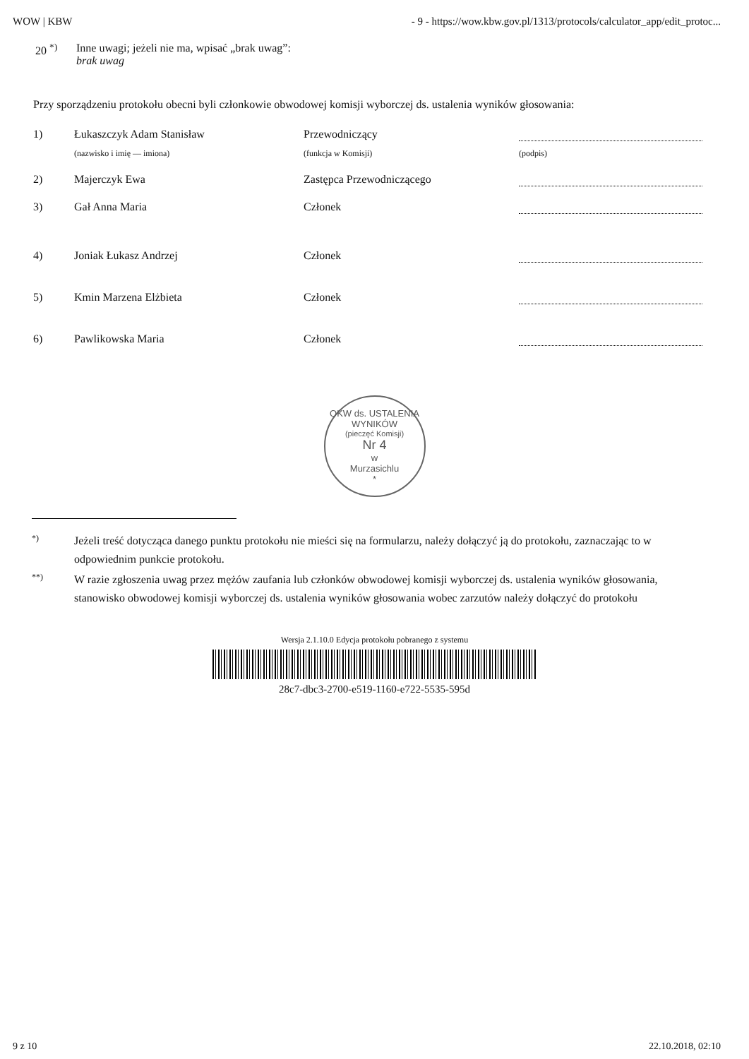WOW | KBW - 9 - https://wow.kbw.gov.pl/1313/protocols/calculator_app/edit_protoc...
20 <sup>*)</sup> Inne uwagi; jeżeli nie ma, wpisać „brak uwag”:
brak uwag
Przy sporządzeniu protokołu obecni byli członkowie obwodowej komisji wyborczej ds. ustalenia wyników głosowania:
| 1) | Łukaszczyk Adam Stanisław | Przewodniczący | |
| | (nazwisko i imię — imiona) | (funkcja w Komisji) | (podpis) |
| 2) | Majerczyk Ewa | Zastępca Przewodniczącego | |
| 3) | Gał Anna Maria | Członek | |
| 4) | Joniak Łukasz Andrzej | Członek | |
| 5) | Kmin Marzena Elżbieta | Członek | |
| 6) | Pawlikowska Maria | Członek | |
OKW ds. USTALENIA WYNIKÓW
(pieczęć Komisji)
Nr 4
w
Murzasichlu
*
*)
Jeżeli treść dotycząca danego punktu protokołu nie mieści się na formularzu, należy dołączyć ją do protokołu, zaznaczając to w odpowiednim punkcie protokołu.
**)
W razie zgłoszenia uwag przez mężów zaufania lub członków obwodowej komisji wyborczej ds. ustalenia wyników głosowania, stanowisko obwodowej komisji wyborczej ds. ustalenia wyników głosowania wobec zarzutów należy dołączyć do protokołu
Wersja 2.1.10.0 Edycja protokołu pobranego z systemu
28c7-dbc3-2700-e519-1160-e722-5535-595d
9 z 10 22.10.2018, 02:10